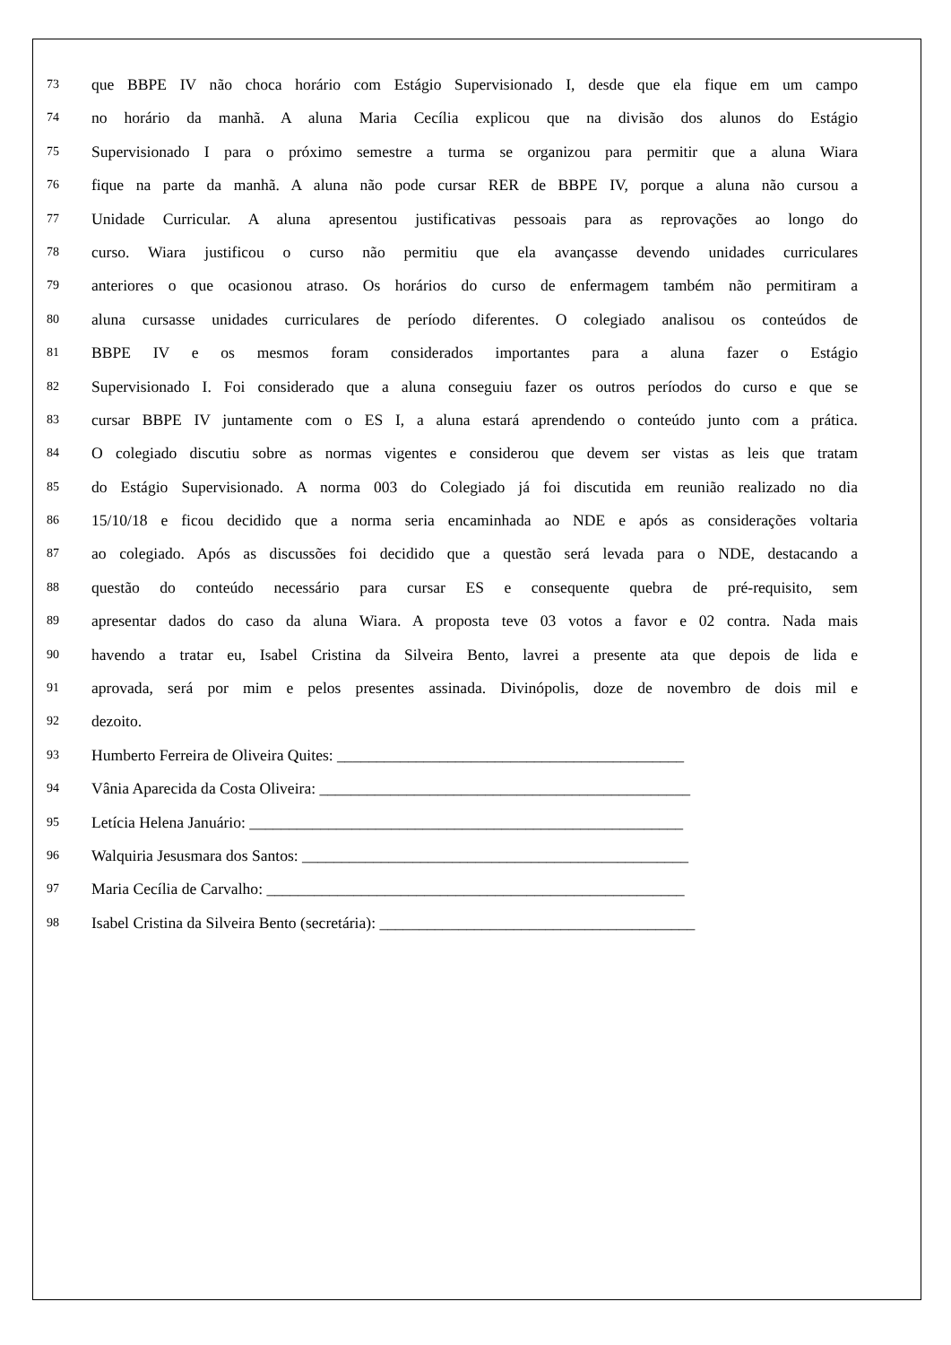73 que BBPE IV não choca horário com Estágio Supervisionado I, desde que ela fique em um campo
74 no horário da manhã. A aluna Maria Cecília explicou que na divisão dos alunos do Estágio
75 Supervisionado I para o próximo semestre a turma se organizou para permitir que a aluna Wiara
76 fique na parte da manhã. A aluna não pode cursar RER de BBPE IV, porque a aluna não cursou a
77 Unidade Curricular. A aluna apresentou justificativas pessoais para as reprovações ao longo do
78 curso. Wiara justificou o curso não permitiu que ela avançasse devendo unidades curriculares
79 anteriores o que ocasionou atraso. Os horários do curso de enfermagem também não permitiram a
80 aluna cursasse unidades curriculares de período diferentes. O colegiado analisou os conteúdos de
81 BBPE IV e os mesmos foram considerados importantes para a aluna fazer o Estágio
82 Supervisionado I. Foi considerado que a aluna conseguiu fazer os outros períodos do curso e que se
83 cursar BBPE IV juntamente com o ES I, a aluna estará aprendendo o conteúdo junto com a prática.
84 O colegiado discutiu sobre as normas vigentes e considerou que devem ser vistas as leis que tratam
85 do Estágio Supervisionado. A norma 003 do Colegiado já foi discutida em reunião realizado no dia
86 15/10/18 e ficou decidido que a norma seria encaminhada ao NDE e após as considerações voltaria
87 ao colegiado. Após as discussões foi decidido que a questão será levada para o NDE, destacando a
88 questão do conteúdo necessário para cursar ES e consequente quebra de pré-requisito, sem
89 apresentar dados do caso da aluna Wiara. A proposta teve 03 votos a favor e 02 contra. Nada mais
90 havendo a tratar eu, Isabel Cristina da Silveira Bento, lavrei a presente ata que depois de lida e
91 aprovada, será por mim e pelos presentes assinada. Divinópolis, doze de novembro de dois mil e
92 dezoito.
93 Humberto Ferreira de Oliveira Quites: ____________________________________________
94 Vânia Aparecida da Costa Oliveira: _______________________________________________
95 Letícia Helena Januário: _______________________________________________________
96 Walquiria Jesusmara dos Santos: _________________________________________________
97 Maria Cecília de Carvalho: _____________________________________________________
98 Isabel Cristina da Silveira Bento (secretária): ________________________________________